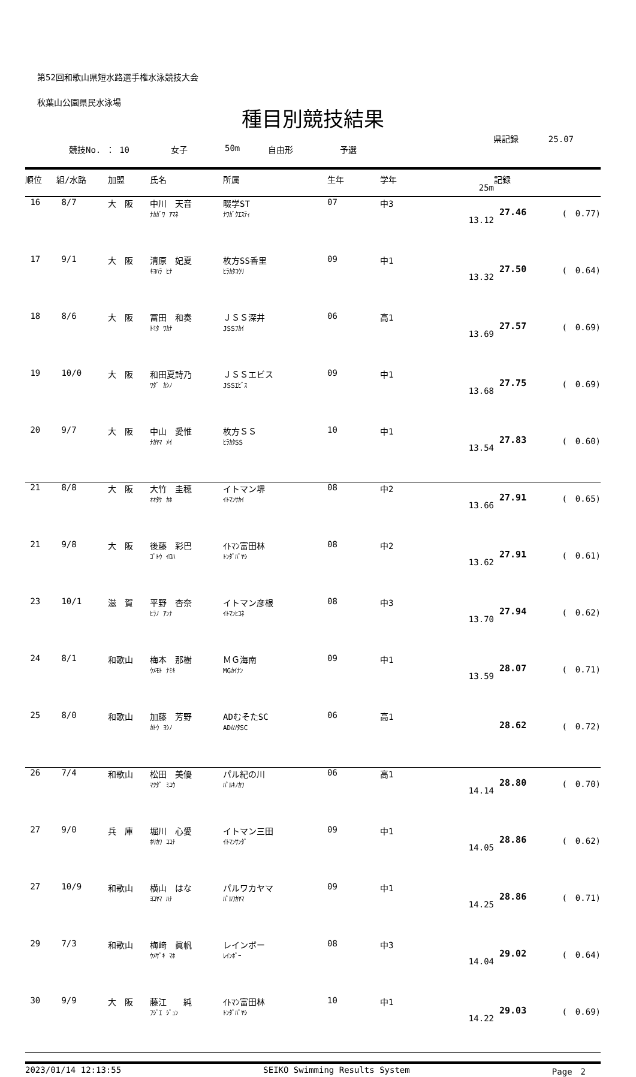第52回和歌山県短水路選手権水泳競技大会
秋葉山公園県民水泳場
種目別競技結果
競技No. ： 10 女子 50m 自由形 予選
県記録 25.07
| 順位 | 組/水路 | 加盟 | 氏名 | 所属 | 生年 | 学年 | 25m | 記録 | |
| --- | --- | --- | --- | --- | --- | --- | --- | --- | --- |
| 16 | 8/7 | 大 阪 | 中川 天音 ﾅｶｶﾞﾜ ｱﾏﾈ | 畷学ST ﾅﾜｶﾞｸｴｽﾃｨ | 07 | 中3 | 13.12 | 27.46 | ( 0.77) |
| 17 | 9/1 | 大 阪 | 清原 妃夏 ｷﾖﾊﾗ ﾋﾅ | 枚方SS香里 ﾋﾗｶﾀｺｳﾘ | 09 | 中1 | 13.32 | 27.50 | ( 0.64) |
| 18 | 8/6 | 大 阪 | 冨田 和奏 ﾄﾐﾀ ﾜｶﾅ | ＪＳＳ深井 JSSﾌｶｲ | 06 | 高1 | 13.69 | 27.57 | ( 0.69) |
| 19 | 10/0 | 大 阪 | 和田夏詩乃 ﾜﾀﾞ ｶｼﾉ | ＪＳＳエビス JSSｴﾋﾞｽ | 09 | 中1 | 13.68 | 27.75 | ( 0.69) |
| 20 | 9/7 | 大 阪 | 中山 愛惟 ﾅｶﾔﾏ ﾒｲ | 枚方ＳＳ ﾋﾗｶﾀSS | 10 | 中1 | 13.54 | 27.83 | ( 0.60) |
| 21 | 8/8 | 大 阪 | 大竹 圭穂 ｵｵﾀｹ ｶﾎ | イトマン堺 ｲﾄﾏﾝｻｶｲ | 08 | 中2 | 13.66 | 27.91 | ( 0.65) |
| 21 | 9/8 | 大 阪 | 後藤 彩巴 ｺﾞﾄｳ ｲﾛﾊ | ｲﾄﾏﾝ富田林 ﾄﾝﾀﾞﾊﾞﾔｼ | 08 | 中2 | 13.62 | 27.91 | ( 0.61) |
| 23 | 10/1 | 滋 賀 | 平野 杏奈 ﾋﾗﾉ ｱﾝﾅ | イトマン彦根 ｲﾄﾏﾝﾋｺﾈ | 08 | 中3 | 13.70 | 27.94 | ( 0.62) |
| 24 | 8/1 | 和歌山 | 梅本 那樹 ｳﾒﾓﾄ ﾅﾐｷ | ＭＧ海南 MGｶｲﾅﾝ | 09 | 中1 | 13.59 | 28.07 | ( 0.71) |
| 25 | 8/0 | 和歌山 | 加藤 芳野 ｶﾄｳ ﾖｼﾉ | ADむそたSC ADﾑｿﾀSC | 06 | 高1 | | 28.62 | ( 0.72) |
| 26 | 7/4 | 和歌山 | 松田 美優 ﾏﾂﾀﾞ ﾐﾕｳ | パル紀の川 ﾊﾟﾙｷﾉｶﾜ | 06 | 高1 | 14.14 | 28.80 | ( 0.70) |
| 27 | 9/0 | 兵 庫 | 堀川 心愛 ﾎﾘｶﾜ ｺｺﾅ | イトマン三田 ｲﾄﾏﾝｻﾝﾀﾞ | 09 | 中1 | 14.05 | 28.86 | ( 0.62) |
| 27 | 10/9 | 和歌山 | 横山 はな ﾖｺﾔﾏ ﾊﾅ | パルワカヤマ ﾊﾟﾙﾜｶﾔﾏ | 09 | 中1 | 14.25 | 28.86 | ( 0.71) |
| 29 | 7/3 | 和歌山 | 梅﨑 眞帆 ｳﾒｻﾞｷ ﾏﾎ | レインボー ﾚｲﾝﾎﾞｰ | 08 | 中3 | 14.04 | 29.02 | ( 0.64) |
| 30 | 9/9 | 大 阪 | 藤江 純 ﾌｼﾞｴ ｼﾞｭﾝ | ｲﾄﾏﾝ富田林 ﾄﾝﾀﾞﾊﾞﾔｼ | 10 | 中1 | 14.22 | 29.03 | ( 0.69) |
2023/01/14 12:13:55 SEIKO Swimming Results System Page　2